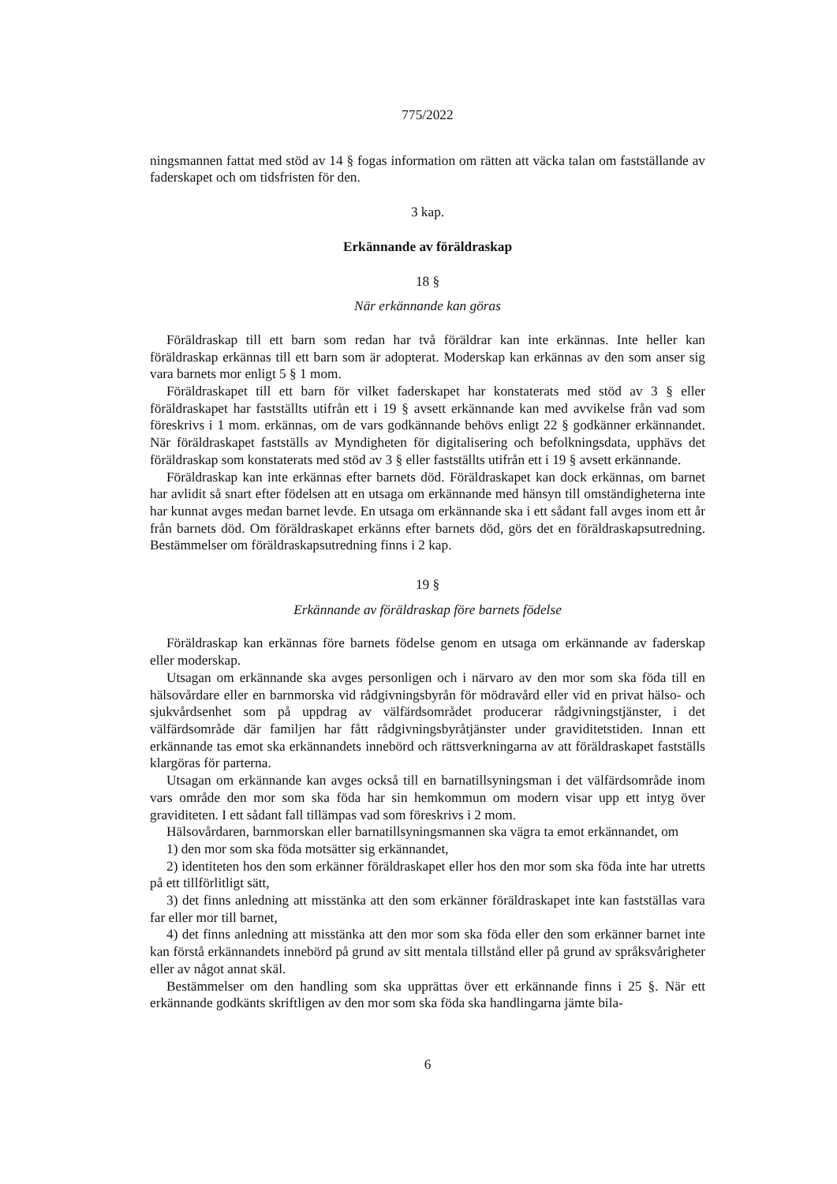775/2022
ningsmannen fattat med stöd av 14 § fogas information om rätten att väcka talan om fastställande av faderskapet och om tidsfristen för den.
3 kap.
Erkännande av föräldraskap
18 §
När erkännande kan göras
Föräldraskap till ett barn som redan har två föräldrar kan inte erkännas. Inte heller kan föräldraskap erkännas till ett barn som är adopterat. Moderskap kan erkännas av den som anser sig vara barnets mor enligt 5 § 1 mom.
Föräldraskapet till ett barn för vilket faderskapet har konstaterats med stöd av 3 § eller föräldraskapet har fastställts utifrån ett i 19 § avsett erkännande kan med avvikelse från vad som föreskrivs i 1 mom. erkännas, om de vars godkännande behövs enligt 22 § godkänner erkännandet. När föräldraskapet fastställs av Myndigheten för digitalisering och befolkningsdata, upphävs det föräldraskap som konstaterats med stöd av 3 § eller fastställts utifrån ett i 19 § avsett erkännande.
Föräldraskap kan inte erkännas efter barnets död. Föräldraskapet kan dock erkännas, om barnet har avlidit så snart efter födelsen att en utsaga om erkännande med hänsyn till omständigheterna inte har kunnat avges medan barnet levde. En utsaga om erkännande ska i ett sådant fall avges inom ett år från barnets död. Om föräldraskapet erkänns efter barnets död, görs det en föräldraskapsutredning. Bestämmelser om föräldraskapsutredning finns i 2 kap.
19 §
Erkännande av föräldraskap före barnets födelse
Föräldraskap kan erkännas före barnets födelse genom en utsaga om erkännande av faderskap eller moderskap.
Utsagan om erkännande ska avges personligen och i närvaro av den mor som ska föda till en hälsovårdare eller en barnmorska vid rådgivningsbyrån för mödravård eller vid en privat hälso- och sjukvårdsenhet som på uppdrag av välfärdsområdet producerar rådgivningstjänster, i det välfärdsområde där familjen har fått rådgivningsbyråtjänster under graviditetstiden. Innan ett erkännande tas emot ska erkännandets innebörd och rättsverkningarna av att föräldraskapet fastställs klargöras för parterna.
Utsagan om erkännande kan avges också till en barnatillsyningsman i det välfärdsområde inom vars område den mor som ska föda har sin hemkommun om modern visar upp ett intyg över graviditeten. I ett sådant fall tillämpas vad som föreskrivs i 2 mom.
Hälsovårdaren, barnmorskan eller barnatillsyningsmannen ska vägra ta emot erkännandet, om
1) den mor som ska föda motsätter sig erkännandet,
2) identiteten hos den som erkänner föräldraskapet eller hos den mor som ska föda inte har utretts på ett tillförlitligt sätt,
3) det finns anledning att misstänka att den som erkänner föräldraskapet inte kan fastställas vara far eller mor till barnet,
4) det finns anledning att misstänka att den mor som ska föda eller den som erkänner barnet inte kan förstå erkännandets innebörd på grund av sitt mentala tillstånd eller på grund av språksvårigheter eller av något annat skäl.
Bestämmelser om den handling som ska upprättas över ett erkännande finns i 25 §. När ett erkännande godkänts skriftligen av den mor som ska föda ska handlingarna jämte bila-
6